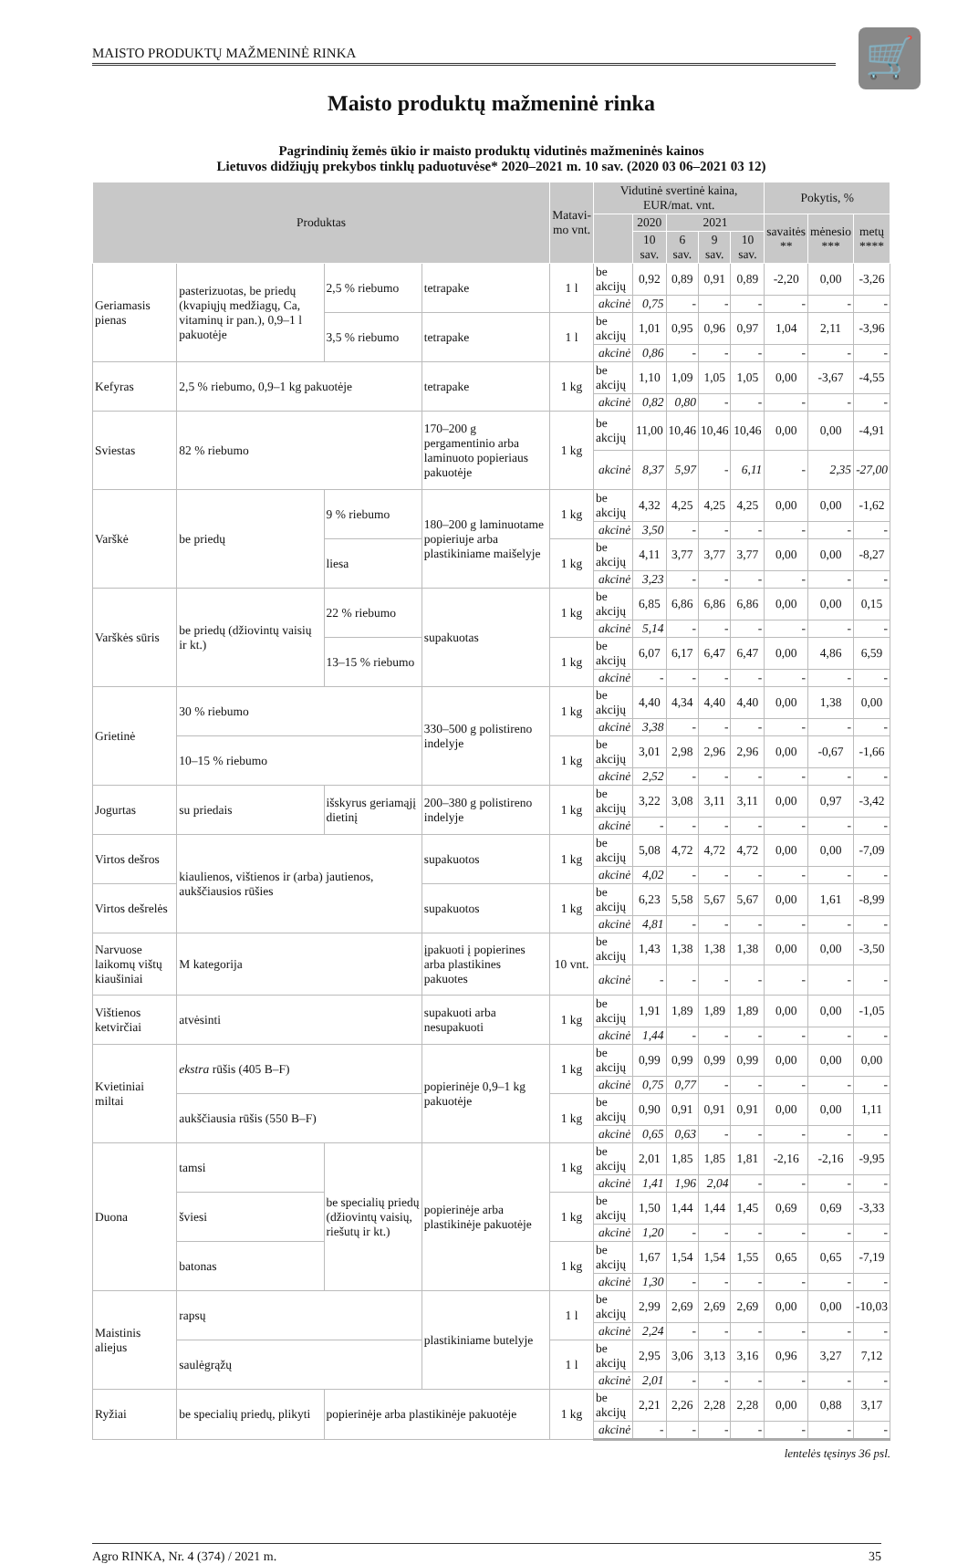MAISTO PRODUKTŲ MAŽMENINĖ RINKA
🛒
Maisto produktų mažmeninė rinka
Pagrindinių žemės ūkio ir maisto produktų vidutinės mažmeninės kainos
Lietuvos didžiųjų prekybos tinklų paduotuvėse* 2020–2021 m. 10 sav. (2020 03 06–2021 03 12)
| Produktas | | | | Matavi- mo vnt. | Vidutinė svertinė kaina, EUR/mat. vnt. | | | | | Pokytis, % | | |
| --- | --- | --- | --- | --- | --- | --- | --- | --- | --- | --- | --- | --- |
| | | | | | | 2020 | 2021 | | | savaitės ** | mėnesio *** | metų **** |
| | | | | | | 10 sav. | 6 sav. | 9 sav. | 10 sav. | | | |
| Geriamasis pienas | pasterizuotas, be priedų (kvapiųjų medžiagų, Ca, vitaminų ir pan.), 0,9–1 l pakuotėje | 2,5 % riebumo | tetrapake | 1 l | be akcijų | 0,92 | 0,89 | 0,91 | 0,89 | -2,20 | 0,00 | -3,26 |
| | | | | | akcinė | 0,75 | - | - | - | - | - | - |
| | | 3,5 % riebumo | tetrapake | 1 l | be akcijų | 1,01 | 0,95 | 0,96 | 0,97 | 1,04 | 2,11 | -3,96 |
| | | | | | akcinė | 0,86 | - | - | - | - | - | - |
| Kefyras | 2,5 % riebumo, 0,9–1 kg pakuotėje | | tetrapake | 1 kg | be akcijų | 1,10 | 1,09 | 1,05 | 1,05 | 0,00 | -3,67 | -4,55 |
| | | | | | akcinė | 0,82 | 0,80 | - | - | - | - | - |
| Sviestas | 82 % riebumo | | 170–200 g pergamentinio arba laminuoto popieriaus pakuotėje | 1 kg | be akcijų | 11,00 | 10,46 | 10,46 | 10,46 | 0,00 | 0,00 | -4,91 |
| | | | | | akcinė | 8,37 | 5,97 | - | 6,11 | - | 2,35 | -27,00 |
| Varškė | be priedų | 9 % riebumo | 180–200 g laminuotame popieriuje arba plastikiniame maišelyje | 1 kg | be akcijų | 4,32 | 4,25 | 4,25 | 4,25 | 0,00 | 0,00 | -1,62 |
| | | | | | akcinė | 3,50 | - | - | - | - | - | - |
| | | liesa | | 1 kg | be akcijų | 4,11 | 3,77 | 3,77 | 3,77 | 0,00 | 0,00 | -8,27 |
| | | | | | akcinė | 3,23 | - | - | - | - | - | - |
| Varškės sūris | be priedų (džiovintų vaisių ir kt.) | 22 % riebumo | supakuotas | 1 kg | be akcijų | 6,85 | 6,86 | 6,86 | 6,86 | 0,00 | 0,00 | 0,15 |
| | | | | | akcinė | 5,14 | - | - | - | - | - | - |
| | | 13–15 % riebumo | | 1 kg | be akcijų | 6,07 | 6,17 | 6,47 | 6,47 | 0,00 | 4,86 | 6,59 |
| | | | | | akcinė | - | - | - | - | - | - | - |
| Grietinė | 30 % riebumo | | 330–500 g polistireno indelyje | 1 kg | be akcijų | 4,40 | 4,34 | 4,40 | 4,40 | 0,00 | 1,38 | 0,00 |
| | | | | | akcinė | 3,38 | - | - | - | - | - | - |
| | 10–15 % riebumo | | | 1 kg | be akcijų | 3,01 | 2,98 | 2,96 | 2,96 | 0,00 | -0,67 | -1,66 |
| | | | | | akcinė | 2,52 | - | - | - | - | - | - |
| Jogurtas | su priedais | išskyrus geriamąjį dietinį | 200–380 g polistireno indelyje | 1 kg | be akcijų | 3,22 | 3,08 | 3,11 | 3,11 | 0,00 | 0,97 | -3,42 |
| | | | | | akcinė | - | - | - | - | - | - | - |
| Virtos dešros | kiaulienos, vištienos ir (arba) jautienos, aukščiausios rūšies | | supakuotos | 1 kg | be akcijų | 5,08 | 4,72 | 4,72 | 4,72 | 0,00 | 0,00 | -7,09 |
| | | | | | akcinė | 4,02 | - | - | - | - | - | - |
| Virtos dešrelės | | | supakuotos | 1 kg | be akcijų | 6,23 | 5,58 | 5,67 | 5,67 | 0,00 | 1,61 | -8,99 |
| | | | | | akcinė | 4,81 | - | - | - | - | - | - |
| Narvuose laikomų vištų kiaušiniai | M kategorija | | įpakuoti į popierines arba plastikines pakuotes | 10 vnt. | be akcijų | 1,43 | 1,38 | 1,38 | 1,38 | 0,00 | 0,00 | -3,50 |
| | | | | | akcinė | - | - | - | - | - | - | - |
| Vištienos ketvirčiai | atvėsinti | | supakuoti arba nesupakuoti | 1 kg | be akcijų | 1,91 | 1,89 | 1,89 | 1,89 | 0,00 | 0,00 | -1,05 |
| | | | | | akcinė | 1,44 | - | - | - | - | - | - |
| Kvietiniai miltai | ekstra rūšis (405 B–F) | | popierinėje 0,9–1 kg pakuotėje | 1 kg | be akcijų | 0,99 | 0,99 | 0,99 | 0,99 | 0,00 | 0,00 | 0,00 |
| | | | | | akcinė | 0,75 | 0,77 | - | - | - | - | - |
| | aukščiausia rūšis (550 B–F) | | | 1 kg | be akcijų | 0,90 | 0,91 | 0,91 | 0,91 | 0,00 | 0,00 | 1,11 |
| | | | | | akcinė | 0,65 | 0,63 | - | - | - | - | - |
| Duona | tamsi | be specialių priedų (džiovintų vaisių, riešutų ir kt.) | popierinėje arba plastikinėje pakuotėje | 1 kg | be akcijų | 2,01 | 1,85 | 1,85 | 1,81 | -2,16 | -2,16 | -9,95 |
| | | | | | akcinė | 1,41 | 1,96 | 2,04 | - | - | - | - |
| | šviesi | | | 1 kg | be akcijų | 1,50 | 1,44 | 1,44 | 1,45 | 0,69 | 0,69 | -3,33 |
| | | | | | akcinė | 1,20 | - | - | - | - | - | - |
| | batonas | | | 1 kg | be akcijų | 1,67 | 1,54 | 1,54 | 1,55 | 0,65 | 0,65 | -7,19 |
| | | | | | akcinė | 1,30 | - | - | - | - | - | - |
| Maistinis aliejus | rapsų | | plastikiniame butelyje | 1 l | be akcijų | 2,99 | 2,69 | 2,69 | 2,69 | 0,00 | 0,00 | -10,03 |
| | | | | | akcinė | 2,24 | - | - | - | - | - | - |
| | saulėgrąžų | | | 1 l | be akcijų | 2,95 | 3,06 | 3,13 | 3,16 | 0,96 | 3,27 | 7,12 |
| | | | | | akcinė | 2,01 | - | - | - | - | - | - |
| Ryžiai | be specialių priedų, plikyti | popierinėje arba plastikinėje pakuotėje | | 1 kg | be akcijų | 2,21 | 2,26 | 2,28 | 2,28 | 0,00 | 0,88 | 3,17 |
| | | | | | akcinė | - | - | - | - | - | - | - |
lentelės tęsinys 36 psl.
Agro RINKA, Nr. 4 (374) / 2021 m. 35